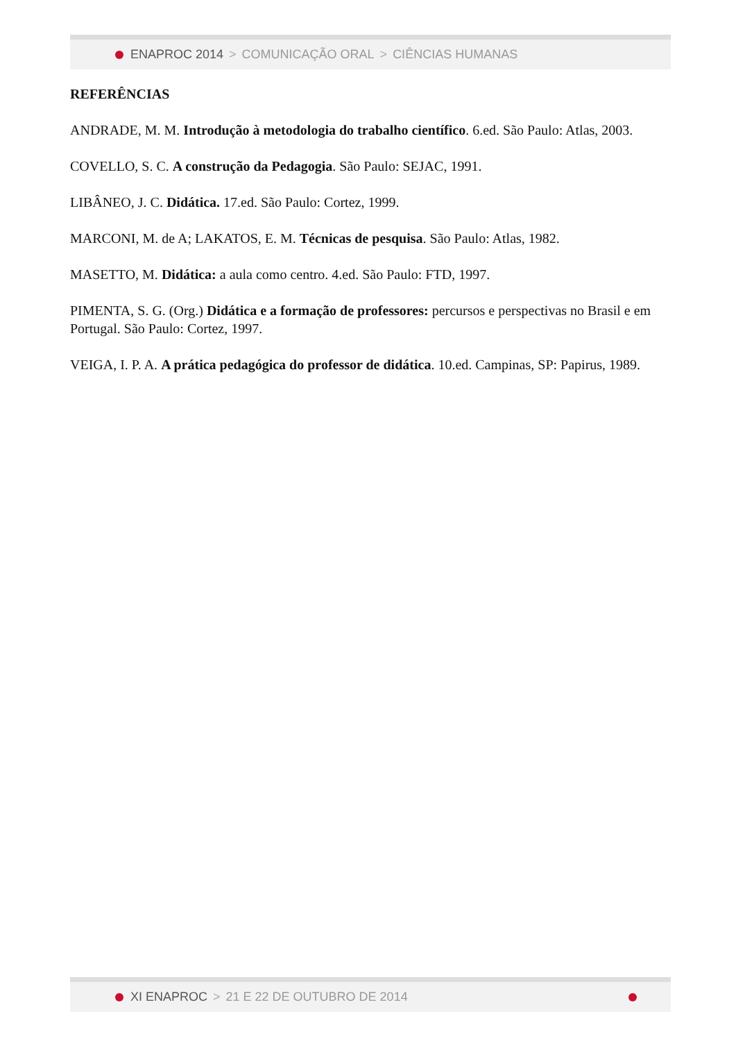ENAPROC 2014 > COMUNICAÇÃO ORAL > CIÊNCIAS HUMANAS
REFERÊNCIAS
ANDRADE, M. M. Introdução à metodologia do trabalho científico. 6.ed. São Paulo: Atlas, 2003.
COVELLO, S. C. A construção da Pedagogia. São Paulo: SEJAC, 1991.
LIBÂNEO, J. C. Didática. 17.ed. São Paulo: Cortez, 1999.
MARCONI, M. de A; LAKATOS, E. M. Técnicas de pesquisa. São Paulo: Atlas, 1982.
MASETTO, M. Didática: a aula como centro. 4.ed. São Paulo: FTD, 1997.
PIMENTA, S. G. (Org.) Didática e a formação de professores: percursos e perspectivas no Brasil e em Portugal. São Paulo: Cortez, 1997.
VEIGA, I. P. A. A prática pedagógica do professor de didática. 10.ed. Campinas, SP: Papirus, 1989.
XI ENAPROC > 21 E 22 DE OUTUBRO DE 2014